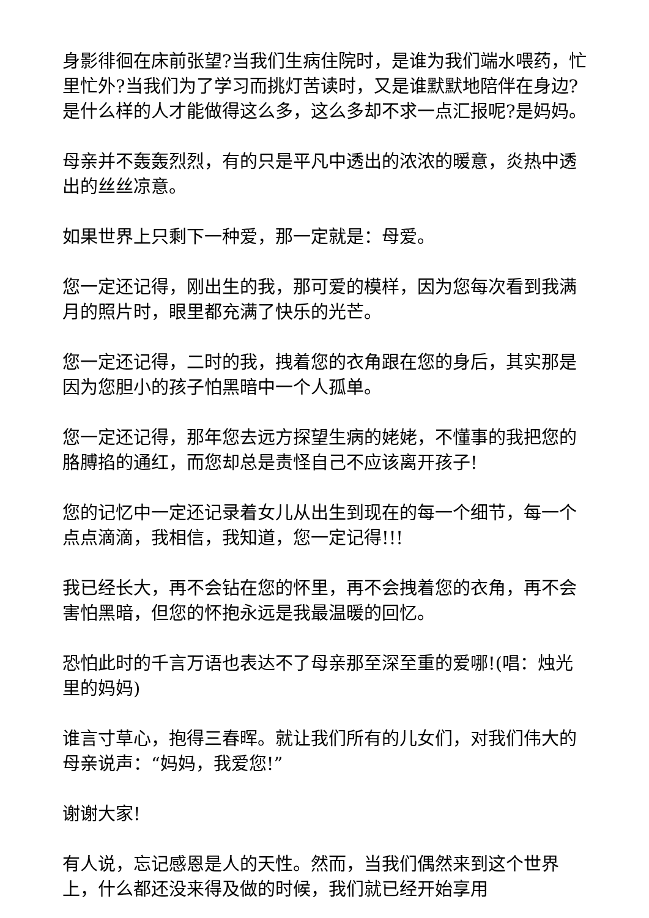身影徘徊在床前张望?当我们生病住院时，是谁为我们端水喂药，忙里忙外?当我们为了学习而挑灯苦读时，又是谁默默地陪伴在身边?是什么样的人才能做得这么多，这么多却不求一点汇报呢?是妈妈。
母亲并不轰轰烈烈，有的只是平凡中透出的浓浓的暖意，炎热中透出的丝丝凉意。
如果世界上只剩下一种爱，那一定就是：母爱。
您一定还记得，刚出生的我，那可爱的模样，因为您每次看到我满月的照片时，眼里都充满了快乐的光芒。
您一定还记得，二时的我，拽着您的衣角跟在您的身后，其实那是因为您胆小的孩子怕黑暗中一个人孤单。
您一定还记得，那年您去远方探望生病的姥姥，不懂事的我把您的胳膊掐的通红，而您却总是责怪自己不应该离开孩子!
您的记忆中一定还记录着女儿从出生到现在的每一个细节，每一个点点滴滴，我相信，我知道，您一定记得!!!
我已经长大，再不会钻在您的怀里，再不会拽着您的衣角，再不会害怕黑暗，但您的怀抱永远是我最温暖的回忆。
恐怕此时的千言万语也表达不了母亲那至深至重的爱哪!(唱：烛光里的妈妈)
谁言寸草心，抱得三春晖。就让我们所有的儿女们，对我们伟大的母亲说声：“妈妈，我爱您!”
谢谢大家!
有人说，忘记感恩是人的天性。然而，当我们偶然来到这个世界上，什么都还没来得及做的时候，我们就已经开始享用